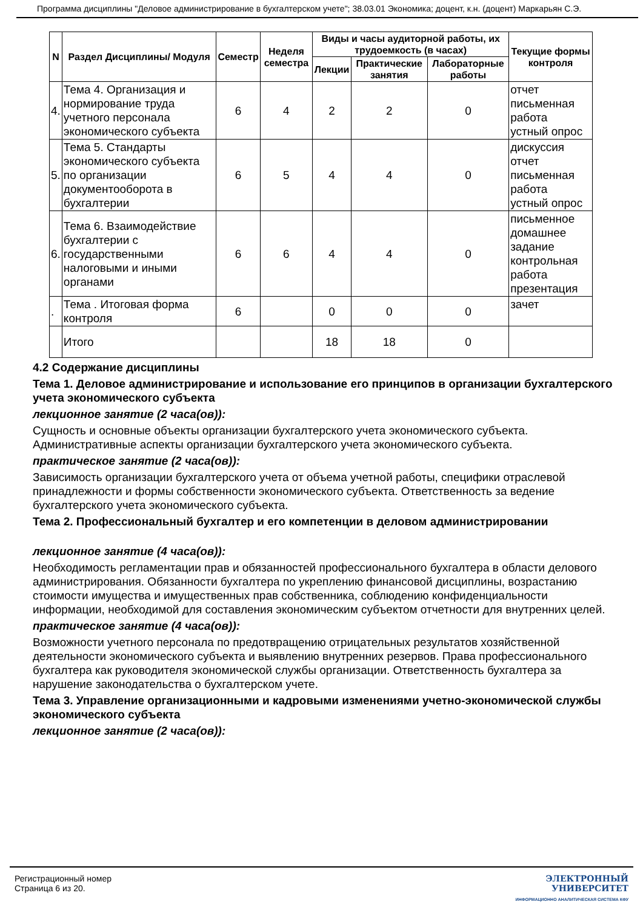Программа дисциплины "Деловое администрирование в бухгалтерском учете"; 38.03.01 Экономика; доцент, к.н. (доцент) Маркарьян С.Э.
| N | Раздел Дисциплины/ Модуля | Семестр | Неделя семестра | Виды и часы аудиторной работы, их трудоемкость (в часах) | | | Текущие формы контроля |
| --- | --- | --- | --- | --- | --- | --- | --- |
| | | | | Лекции | Практические занятия | Лабораторные работы | |
| 4. | Тема 4. Организация и нормирование труда учетного персонала экономического субъекта | 6 | 4 | 2 | 2 | 0 | отчет письменная работа устный опрос |
| 5. | Тема 5. Стандарты экономического субъекта по организации документооборота в бухгалтерии | 6 | 5 | 4 | 4 | 0 | дискуссия отчет письменная работа устный опрос |
| 6. | Тема 6. Взаимодействие бухгалтерии с государственными налоговыми и иными органами | 6 | 6 | 4 | 4 | 0 | письменное домашнее задание контрольная работа презентация |
| . | Тема . Итоговая форма контроля | 6 | | 0 | 0 | 0 | зачет |
| | Итого | | | 18 | 18 | 0 | |
4.2 Содержание дисциплины
Тема 1. Деловое администрирование и использование его принципов в организации бухгалтерского учета экономического субъекта
лекционное занятие (2 часа(ов)):
Сущность и основные объекты организации бухгалтерского учета экономического субъекта. Административные аспекты организации бухгалтерского учета экономического субъекта.
практическое занятие (2 часа(ов)):
Зависимость организации бухгалтерского учета от объема учетной работы, специфики отраслевой принадлежности и формы собственности экономического субъекта. Ответственность за ведение бухгалтерского учета экономического субъекта.
Тема 2. Профессиональный бухгалтер и его компетенции в деловом администрировании
лекционное занятие (4 часа(ов)):
Необходимость регламентации прав и обязанностей профессионального бухгалтера в области делового администрирования. Обязанности бухгалтера по укреплению финансовой дисциплины, возрастанию стоимости имущества и имущественных прав собственника, соблюдению конфиденциальности информации, необходимой для составления экономическим субъектом отчетности для внутренних целей.
практическое занятие (4 часа(ов)):
Возможности учетного персонала по предотвращению отрицательных результатов хозяйственной деятельности экономического субъекта и выявлению внутренних резервов. Права профессионального бухгалтера как руководителя экономической службы организации. Ответственность бухгалтера за нарушение законодательства о бухгалтерском учете.
Тема 3. Управление организационными и кадровыми изменениями учетно-экономической службы экономического субъекта
лекционное занятие (2 часа(ов)):
Регистрационный номер
Страница 6 из 20.
ЭЛЕКТРОННЫЙ
УНИВЕРСИТЕТ
ИНФОРМАЦИОННО АНАЛИТИЧЕСКАЯ СИСТЕМА КФУ